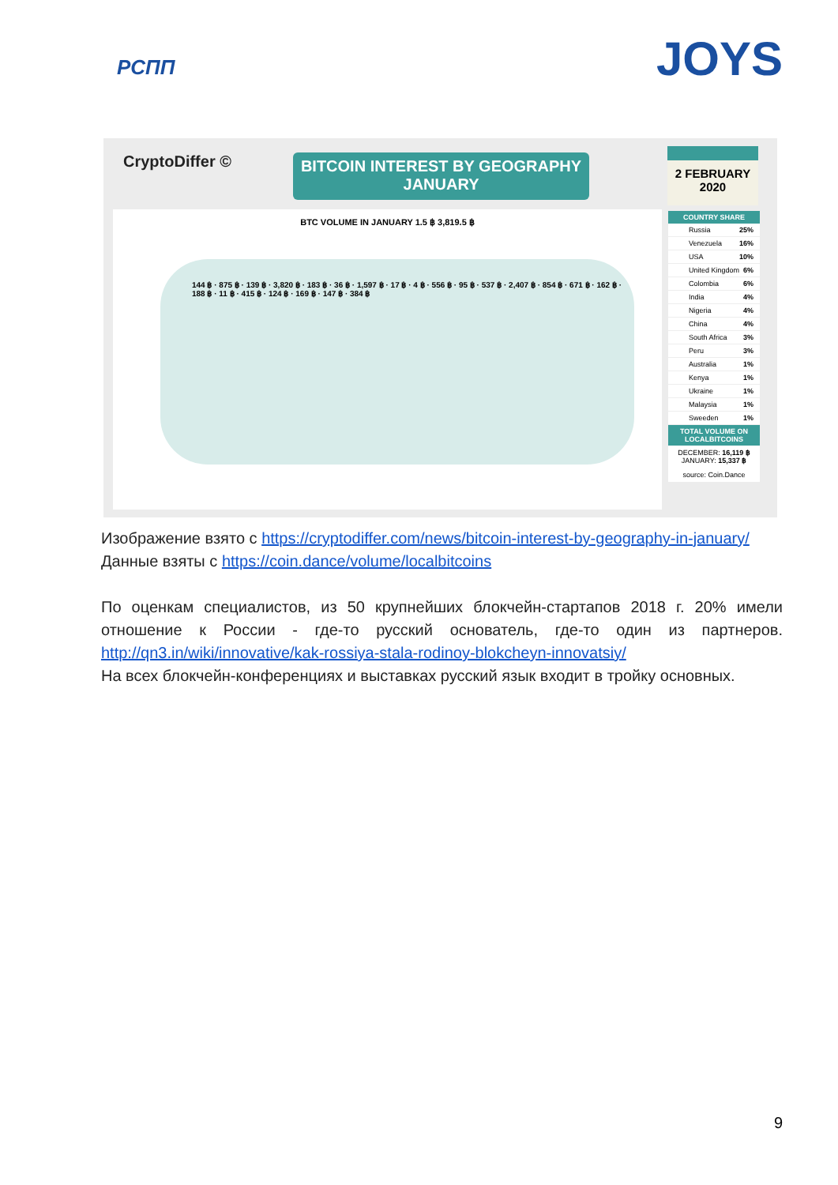РСПП
JOYS
CryptoDiffer ©
BITCOIN INTEREST BY GEOGRAPHY
JANUARY
2 FEBRUARY
2020
BTC VOLUME IN JANUARY 1.5 ฿ 3,819.5 ฿
144 ฿ · 875 ฿ · 139 ฿ · 3,820 ฿ · 183 ฿ · 36 ฿ · 1,597 ฿ · 17 ฿ · 4 ฿ · 556 ฿ · 95 ฿ · 537 ฿ · 2,407 ฿ · 854 ฿ · 671 ฿ · 162 ฿ · 188 ฿ · 11 ฿ · 415 ฿ · 124 ฿ · 169 ฿ · 147 ฿ · 384 ฿
COUNTRY SHARE
Russia 25%
Venezuela 16%
USA 10%
United Kingdom 6%
Colombia 6%
India 4%
Nigeria 4%
China 4%
South Africa 3%
Peru 3%
Australia 1%
Kenya 1%
Ukraine 1%
Malaysia 1%
Sweeden 1%
TOTAL VOLUME ON LOCALBITCOINS
DECEMBER: 16,119 ฿
JANUARY: 15,337 ฿
source: Coin.Dance
Изображение взято с https://cryptodiffer.com/news/bitcoin-interest-by-geography-in-january/
Данные взяты с https://coin.dance/volume/localbitcoins
По оценкам специалистов, из 50 крупнейших блокчейн-стартапов 2018 г. 20% имели отношение к России - где-то русский основатель, где-то один из партнеров. http://qn3.in/wiki/innovative/kak-rossiya-stala-rodinoy-blokcheyn-innovatsiy/
На всех блокчейн-конференциях и выставках русский язык входит в тройку основных.
9